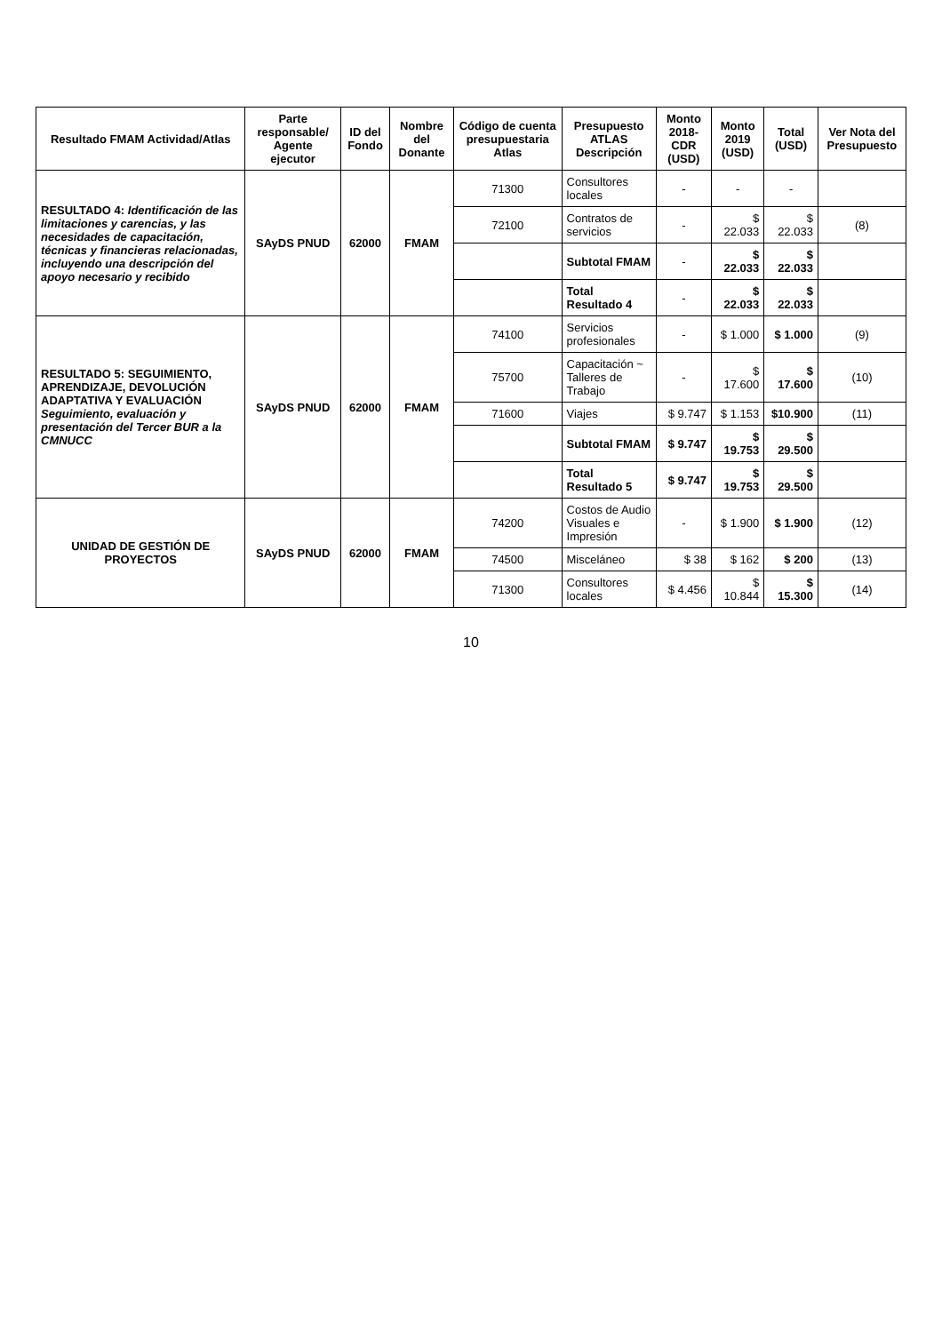| Resultado FMAM Actividad/Atlas | Parte responsable/ Agente ejecutor | ID del Fondo | Nombre del Donante | Código de cuenta presupuestaria Atlas | Presupuesto ATLAS Descripción | Monto 2018-CDR (USD) | Monto 2019 (USD) | Total (USD) | Ver Nota del Presupuesto |
| --- | --- | --- | --- | --- | --- | --- | --- | --- | --- |
| RESULTADO 4: Identificación de las limitaciones y carencias, y las necesidades de capacitación, técnicas y financieras relacionadas, incluyendo una descripción del apoyo necesario y recibido | SAyDS PNUD | 62000 | FMAM | 71300 | Consultores locales | - | - | - | |
| | | | | 72100 | Contratos de servicios | - | $ 22.033 | $ 22.033 | (8) |
| | | | | | Subtotal FMAM | - | $ 22.033 | $ 22.033 | |
| | | | | | Total Resultado 4 | - | $ 22.033 | $ 22.033 | |
| RESULTADO 5: SEGUIMIENTO, APRENDIZAJE, DEVOLUCIÓN ADAPTATIVA Y EVALUACIÓN Seguimiento, evaluación y presentación del Tercer BUR a la CMNUCC | SAyDS PNUD | 62000 | FMAM | 74100 | Servicios profesionales | - | $ 1.000 | $ 1.000 | (9) |
| | | | | 75700 | Capacitación ~ Talleres de Trabajo | - | $ 17.600 | $ 17.600 | (10) |
| | | | | 71600 | Viajes | $ 9.747 | $ 1.153 | $10.900 | (11) |
| | | | | | Subtotal FMAM | $ 9.747 | $ 19.753 | $ 29.500 | |
| | | | | | Total Resultado 5 | $ 9.747 | $ 19.753 | $ 29.500 | |
| UNIDAD DE GESTIÓN DE PROYECTOS | SAyDS PNUD | 62000 | FMAM | 74200 | Costos de Audio Visuales e Impresión | - | $ 1.900 | $ 1.900 | (12) |
| | | | | 74500 | Misceláneo | $ 38 | $ 162 | $ 200 | (13) |
| | | | | 71300 | Consultores locales | $ 4.456 | $ 10.844 | $ 15.300 | (14) |
10